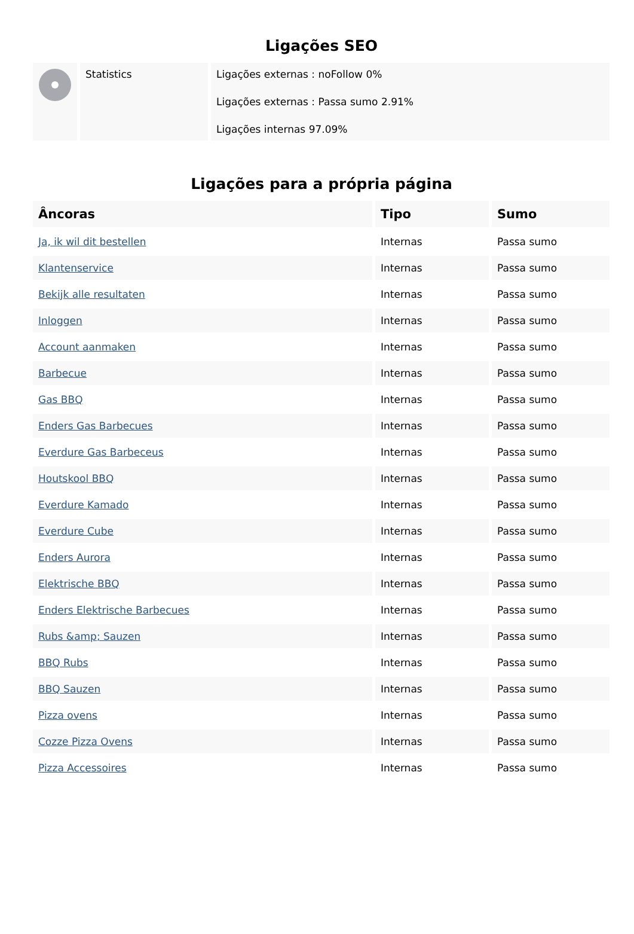Ligações SEO
| | Statistics | Ligações externas : noFollow 0% Ligações externas : Passa sumo 2.91% Ligações internas 97.09% |
Ligações para a própria página
| Âncoras | Tipo | Sumo |
| --- | --- | --- |
| Ja, ik wil dit bestellen | Internas | Passa sumo |
| Klantenservice | Internas | Passa sumo |
| Bekijk alle resultaten | Internas | Passa sumo |
| Inloggen | Internas | Passa sumo |
| Account aanmaken | Internas | Passa sumo |
| Barbecue | Internas | Passa sumo |
| Gas BBQ | Internas | Passa sumo |
| Enders Gas Barbecues | Internas | Passa sumo |
| Everdure Gas Barbeceus | Internas | Passa sumo |
| Houtskool BBQ | Internas | Passa sumo |
| Everdure Kamado | Internas | Passa sumo |
| Everdure Cube | Internas | Passa sumo |
| Enders Aurora | Internas | Passa sumo |
| Elektrische BBQ | Internas | Passa sumo |
| Enders Elektrische Barbecues | Internas | Passa sumo |
| Rubs &amp; Sauzen | Internas | Passa sumo |
| BBQ Rubs | Internas | Passa sumo |
| BBQ Sauzen | Internas | Passa sumo |
| Pizza ovens | Internas | Passa sumo |
| Cozze Pizza Ovens | Internas | Passa sumo |
| Pizza Accessoires | Internas | Passa sumo |